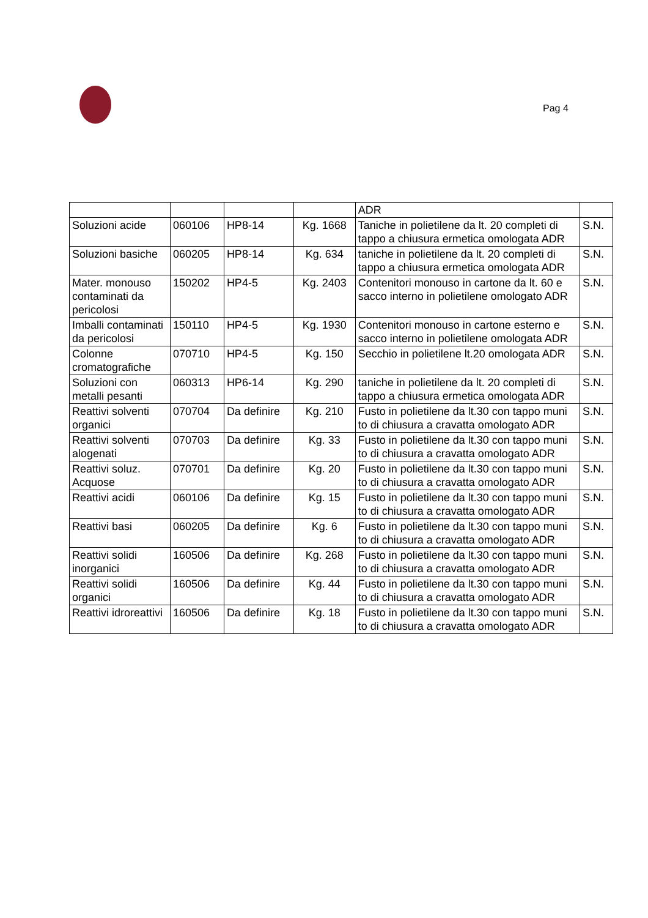Pag 4
| | | | | ADR | |
| Soluzioni acide | 060106 | HP8-14 | Kg. 1668 | Taniche in polietilene da lt. 20 completi di tappo a chiusura ermetica omologata ADR | S.N. |
| Soluzioni basiche | 060205 | HP8-14 | Kg. 634 | taniche in polietilene da lt. 20 completi di tappo a chiusura ermetica omologata ADR | S.N. |
| Mater. monouso contaminati da pericolosi | 150202 | HP4-5 | Kg. 2403 | Contenitori monouso in cartone da lt. 60 e sacco interno in polietilene omologato ADR | S.N. |
| Imballi contaminati da pericolosi | 150110 | HP4-5 | Kg. 1930 | Contenitori monouso in cartone esterno e sacco interno in polietilene omologata ADR | S.N. |
| Colonne cromatografiche | 070710 | HP4-5 | Kg. 150 | Secchio in polietilene lt.20 omologata ADR | S.N. |
| Soluzioni con metalli pesanti | 060313 | HP6-14 | Kg. 290 | taniche in polietilene da lt. 20 completi di tappo a chiusura ermetica omologata ADR | S.N. |
| Reattivi solventi organici | 070704 | Da definire | Kg. 210 | Fusto in polietilene da lt.30 con tappo muni to di chiusura a cravatta omologato ADR | S.N. |
| Reattivi solventi alogenati | 070703 | Da definire | Kg. 33 | Fusto in polietilene da lt.30 con tappo muni to di chiusura a cravatta omologato ADR | S.N. |
| Reattivi soluz. Acquose | 070701 | Da definire | Kg. 20 | Fusto in polietilene da lt.30 con tappo muni to di chiusura a cravatta omologato ADR | S.N. |
| Reattivi acidi | 060106 | Da definire | Kg. 15 | Fusto in polietilene da lt.30 con tappo muni to di chiusura a cravatta omologato ADR | S.N. |
| Reattivi basi | 060205 | Da definire | Kg. 6 | Fusto in polietilene da lt.30 con tappo muni to di chiusura a cravatta omologato ADR | S.N. |
| Reattivi solidi inorganici | 160506 | Da definire | Kg. 268 | Fusto in polietilene da lt.30 con tappo muni to di chiusura a cravatta omologato ADR | S.N. |
| Reattivi solidi organici | 160506 | Da definire | Kg. 44 | Fusto in polietilene da lt.30 con tappo muni to di chiusura a cravatta omologato ADR | S.N. |
| Reattivi idroreattivi | 160506 | Da definire | Kg. 18 | Fusto in polietilene da lt.30 con tappo muni to di chiusura a cravatta omologato ADR | S.N. |